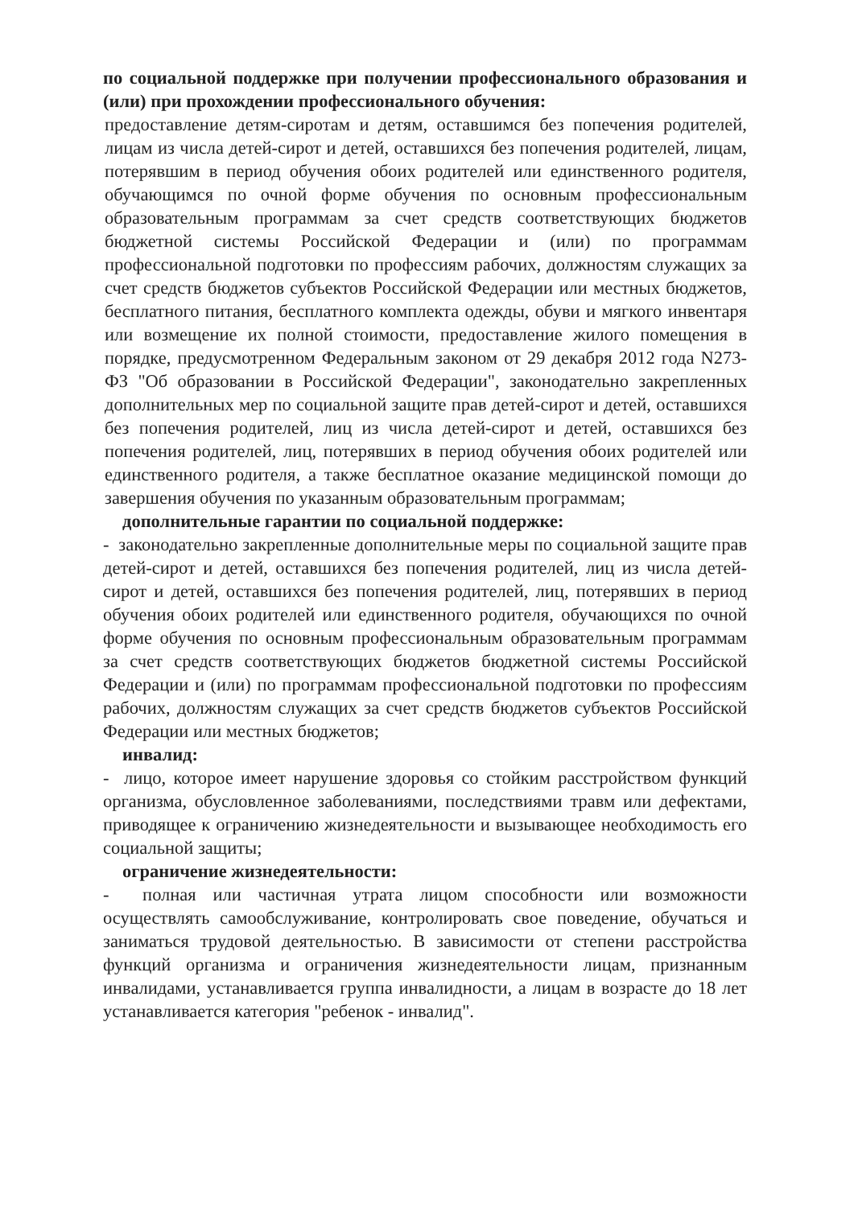по социальной поддержке при получении профессионального образования и (или) при прохождении профессионального обучения:
предоставление детям-сиротам и детям, оставшимся без попечения родителей, лицам из числа детей-сирот и детей, оставшихся без попечения родителей, лицам, потерявшим в период обучения обоих родителей или единственного родителя, обучающимся по очной форме обучения по основным профессиональным образовательным программам за счет средств соответствующих бюджетов бюджетной системы Российской Федерации и (или) по программам профессиональной подготовки по профессиям рабочих, должностям служащих за счет средств бюджетов субъектов Российской Федерации или местных бюджетов, бесплатного питания, бесплатного комплекта одежды, обуви и мягкого инвентаря или возмещение их полной стоимости, предоставление жилого помещения в порядке, предусмотренном Федеральным законом от 29 декабря 2012 года N273-ФЗ "Об образовании в Российской Федерации", законодательно закрепленных дополнительных мер по социальной защите прав детей-сирот и детей, оставшихся без попечения родителей, лиц из числа детей-сирот и детей, оставшихся без попечения родителей, лиц, потерявших в период обучения обоих родителей или единственного родителя, а также бесплатное оказание медицинской помощи до завершения обучения по указанным образовательным программам;
дополнительные гарантии по социальной поддержке:
- законодательно закрепленные дополнительные меры по социальной защите прав детей-сирот и детей, оставшихся без попечения родителей, лиц из числа детей-сирот и детей, оставшихся без попечения родителей, лиц, потерявших в период обучения обоих родителей или единственного родителя, обучающихся по очной форме обучения по основным профессиональным образовательным программам за счет средств соответствующих бюджетов бюджетной системы Российской Федерации и (или) по программам профессиональной подготовки по профессиям рабочих, должностям служащих за счет средств бюджетов субъектов Российской Федерации или местных бюджетов;
инвалид:
- лицо, которое имеет нарушение здоровья со стойким расстройством функций организма, обусловленное заболеваниями, последствиями травм или дефектами, приводящее к ограничению жизнедеятельности и вызывающее необходимость его социальной защиты;
ограничение жизнедеятельности:
- полная или частичная утрата лицом способности или возможности осуществлять самообслуживание, контролировать свое поведение, обучаться и заниматься трудовой деятельностью. В зависимости от степени расстройства функций организма и ограничения жизнедеятельности лицам, признанным инвалидами, устанавливается группа инвалидности, а лицам в возрасте до 18 лет устанавливается категория "ребенок - инвалид".